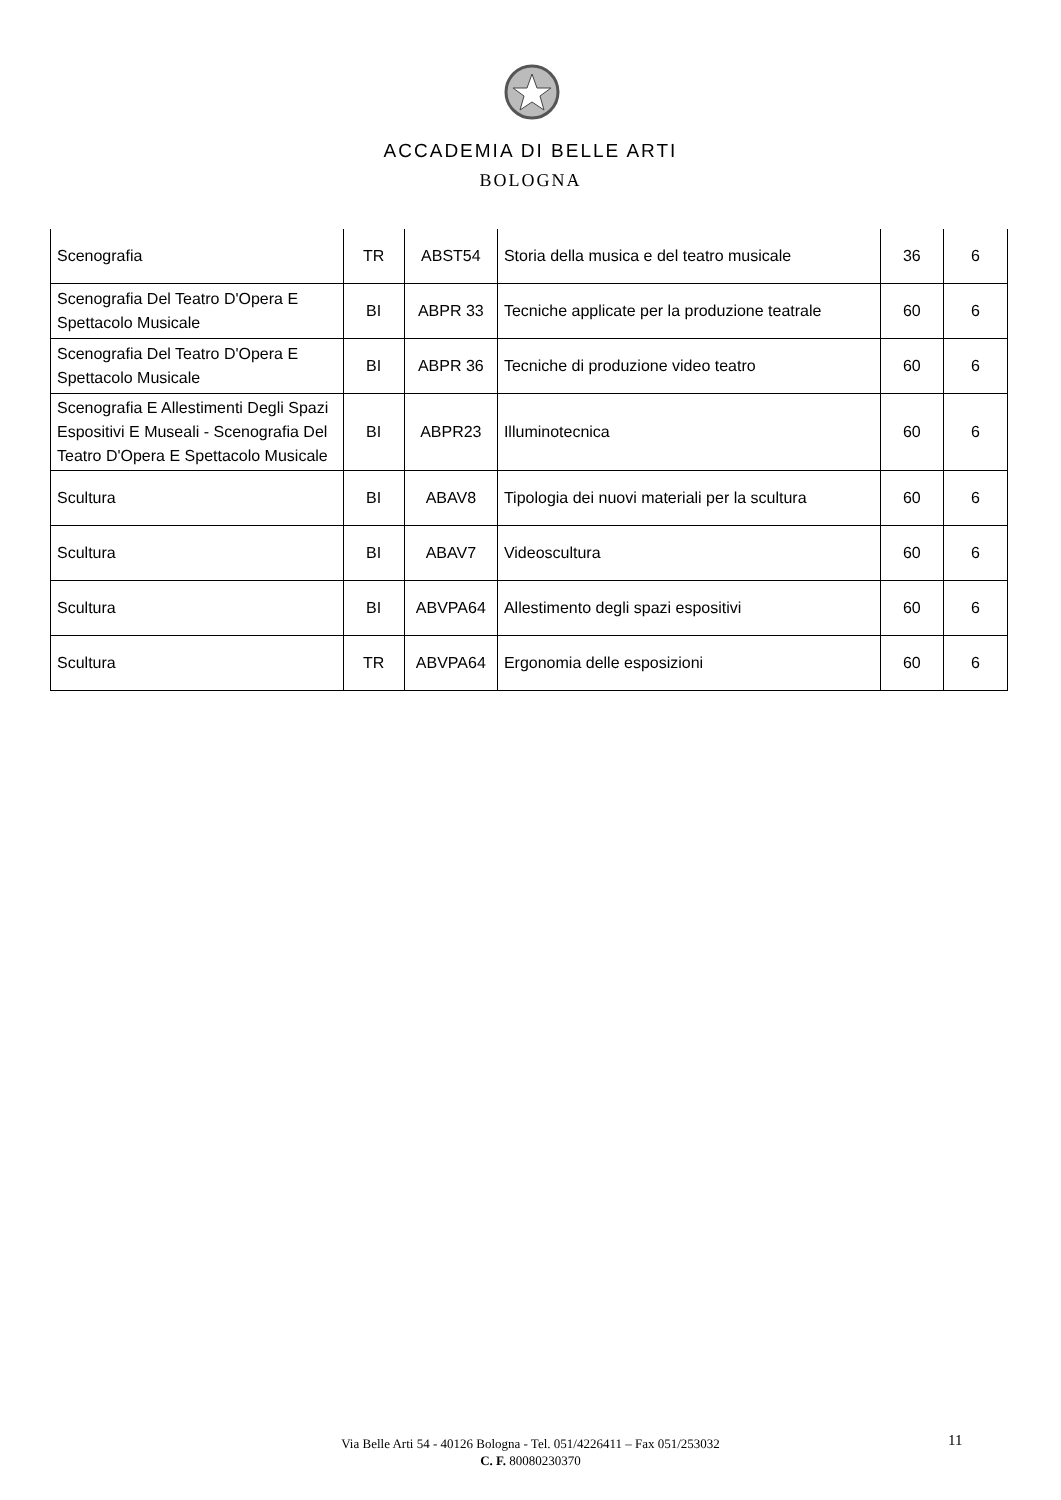ACCADEMIA DI BELLE ARTI
BOLOGNA
| Scenografia | TR | ABST54 | Storia della musica e del teatro musicale | 36 | 6 |
| Scenografia Del Teatro D'Opera E Spettacolo Musicale | BI | ABPR 33 | Tecniche applicate per la produzione teatrale | 60 | 6 |
| Scenografia Del Teatro D'Opera E Spettacolo Musicale | BI | ABPR 36 | Tecniche di produzione video teatro | 60 | 6 |
| Scenografia E Allestimenti Degli Spazi Espositivi E Museali - Scenografia Del Teatro D'Opera E Spettacolo Musicale | BI | ABPR23 | Illuminotecnica | 60 | 6 |
| Scultura | BI | ABAV8 | Tipologia dei nuovi materiali per la scultura | 60 | 6 |
| Scultura | BI | ABAV7 | Videoscultura | 60 | 6 |
| Scultura | BI | ABVPA64 | Allestimento degli spazi espositivi | 60 | 6 |
| Scultura | TR | ABVPA64 | Ergonomia delle esposizioni | 60 | 6 |
Via Belle Arti 54 - 40126 Bologna - Tel. 051/4226411 – Fax 051/253032
C. F. 80080230370
11